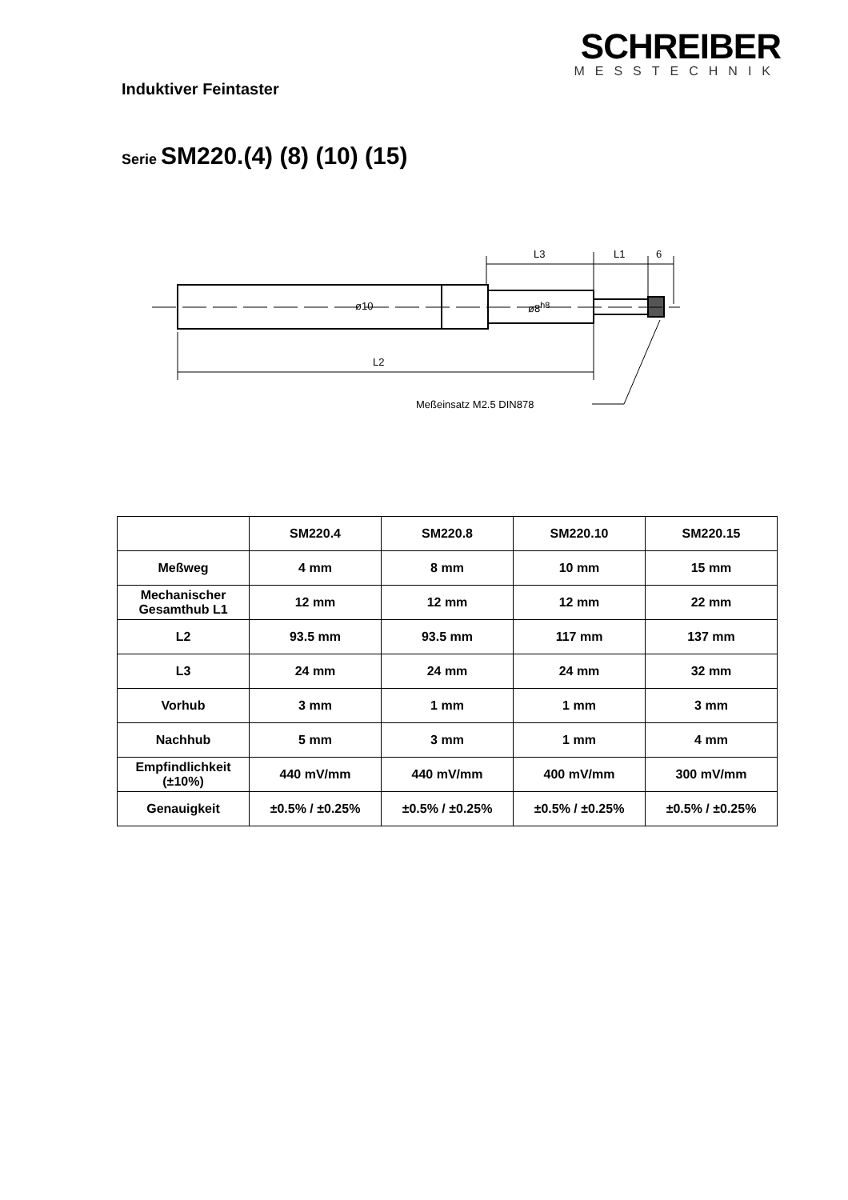SCHREIBER
MESSTECHNIK
Induktiver Feintaster
Serie SM220.(4) (8) (10) (15)
L3 L1 6
ø10 ø8<sup>h8</sup>
L2
Meßeinsatz M2.5 DIN878
| | SM220.4 | SM220.8 | SM220.10 | SM220.15 |
| --- | --- | --- | --- | --- |
| Meßweg | 4 mm | 8 mm | 10 mm | 15 mm |
| Mechanischer Gesamthub L1 | 12 mm | 12 mm | 12 mm | 22 mm |
| L2 | 93.5 mm | 93.5 mm | 117 mm | 137 mm |
| L3 | 24 mm | 24 mm | 24 mm | 32 mm |
| Vorhub | 3 mm | 1 mm | 1 mm | 3 mm |
| Nachhub | 5 mm | 3 mm | 1 mm | 4 mm |
| Empfindlichkeit (±10%) | 440 mV/mm | 440 mV/mm | 400 mV/mm | 300 mV/mm |
| Genauigkeit | ±0.5% / ±0.25% | ±0.5% / ±0.25% | ±0.5% / ±0.25% | ±0.5% / ±0.25% |